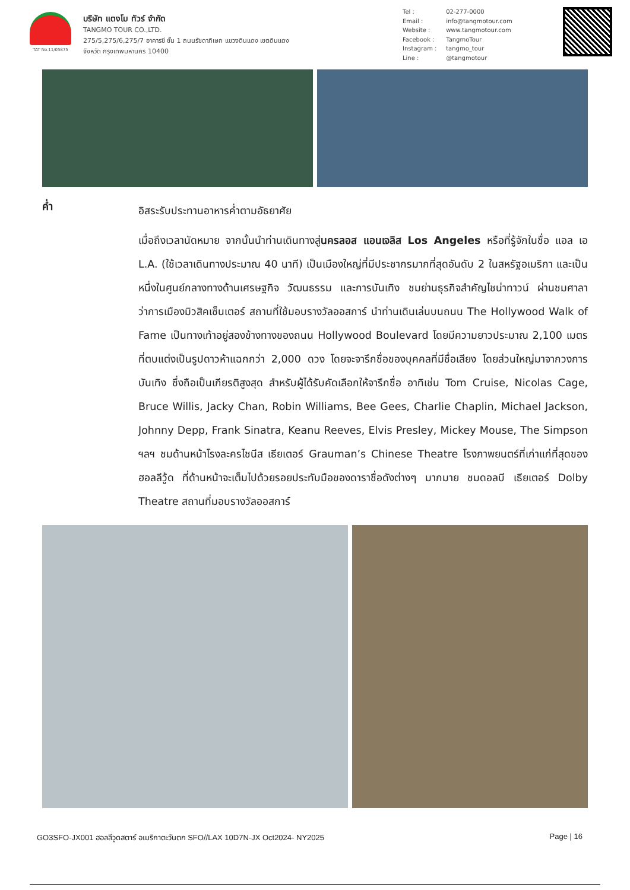TAT No.11/05875
บริษัท แตงโม ทัวร์ จำกัด
TANGMO TOUR CO.,LTD.
275/5,275/6,275/7 อาคารซี ชั้น 1 ถนนรัชดาภิเษก แขวงดินแดง เขตดินแดง
จังหวัด กรุงเทพมหานคร 10400
Tel : 02-277-0000
Email : info@tangmotour.com
Website : www.tangmotour.com
Facebook : TangmoTour
Instagram : tangmo_tour
Line : @tangmotour
ค่ำ
อิสระรับประทานอาหารค่ำตามอัธยาศัย
เมื่อถึงเวลานัดหมาย จากนั้นนำท่านเดินทางสู่นครลอส แอนเจลิส Los Angeles หรือที่รู้จักในชื่อ แอล เอ L.A. (ใช้เวลาเดินทางประมาณ 40 นาที) เป็นเมืองใหญ่ที่มีประชากรมากที่สุดอันดับ 2 ในสหรัฐอเมริกา และเป็นหนึ่งในศูนย์กลางทางด้านเศรษฐกิจ วัฒนธรรม และการบันเทิง ชมย่านธุรกิจสำคัญไชน่าทาวน์ ผ่านชมศาลาว่าการเมืองมิวสิคเซ็นเตอร์ สถานที่ใช้มอบรางวัลออสการ์ นำท่านเดินเล่นบนถนน The Hollywood Walk of Fame เป็นทางเท้าอยู่สองข้างทางของถนน Hollywood Boulevard โดยมีความยาวประมาณ 2,100 เมตร ที่ตบแต่งเป็นรูปดาวห้าแฉกกว่า 2,000 ดวง โดยจะจารึกชื่อของบุคคลที่มีชื่อเสียง โดยส่วนใหญ่มาจากวงการบันเทิง ซึ่งถือเป็นเกียรติสูงสุด สำหรับผู้ได้รับคัดเลือกให้จารึกชื่อ อาทิเช่น Tom Cruise, Nicolas Cage, Bruce Willis, Jacky Chan, Robin Williams, Bee Gees, Charlie Chaplin, Michael Jackson, Johnny Depp, Frank Sinatra, Keanu Reeves, Elvis Presley, Mickey Mouse, The Simpson ฯลฯ ชมด้านหน้าโรงละครไชนีส เธียเตอร์ Grauman’s Chinese Theatre โรงภาพยนตร์ที่เก่าแก่ที่สุดของฮอลลีวู้ด ที่ด้านหน้าจะเต็มไปด้วยรอยประทับมือของดาราชื่อดังต่างๆ มากมาย ชมดอลบี เธียเตอร์ Dolby Theatre สถานที่มอบรางวัลออสการ์
GO3SFO-JX001 ฮอลลีวูดสตาร์ อเมริกาตะวันตก SFO//LAX 10D7N-JX Oct2024- NY2025
Page | 16